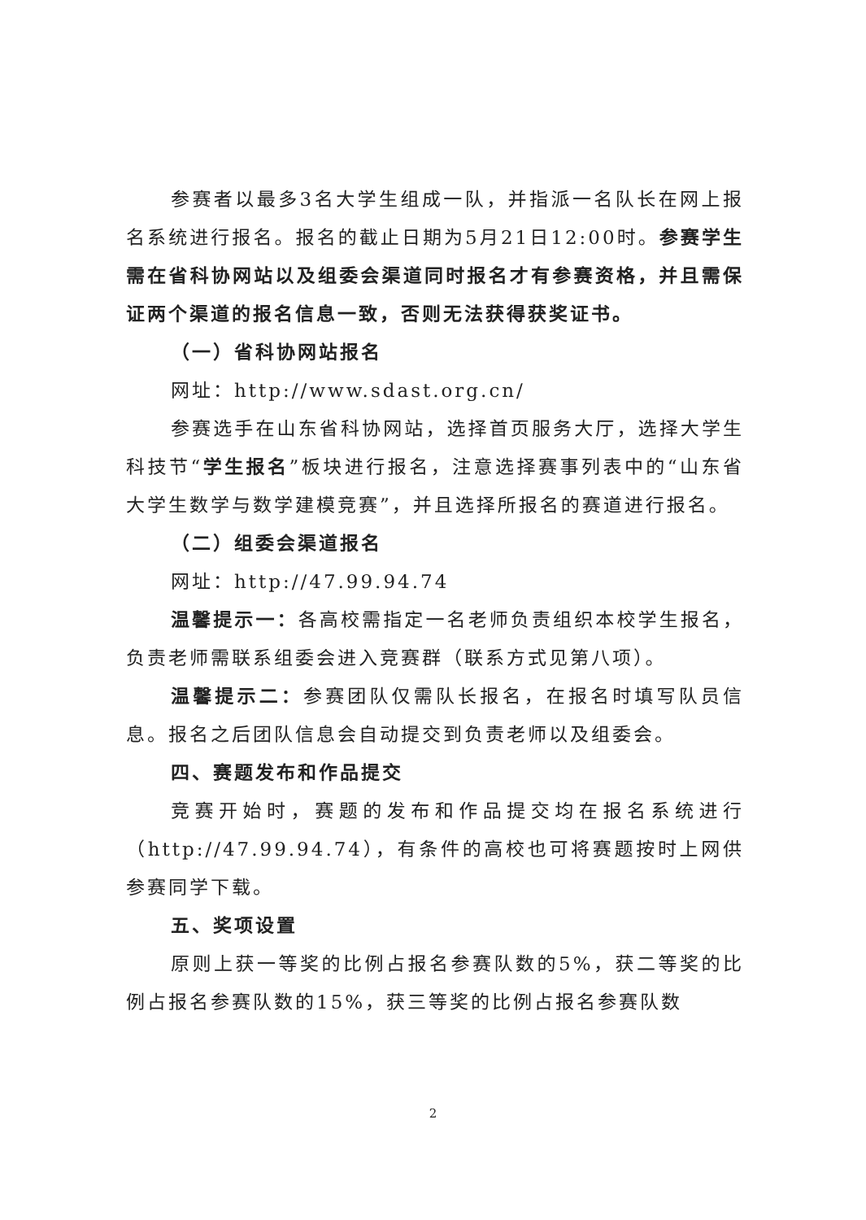参赛者以最多3名大学生组成一队，并指派一名队长在网上报名系统进行报名。报名的截止日期为5月21日12:00时。参赛学生需在省科协网站以及组委会渠道同时报名才有参赛资格，并且需保证两个渠道的报名信息一致，否则无法获得获奖证书。
（一）省科协网站报名
网址：http://www.sdast.org.cn/
参赛选手在山东省科协网站，选择首页服务大厅，选择大学生科技节“学生报名”板块进行报名，注意选择赛事列表中的“山东省大学生数学与数学建模竞赛”，并且选择所报名的赛道进行报名。
（二）组委会渠道报名
网址：http://47.99.94.74
温馨提示一：各高校需指定一名老师负责组织本校学生报名，负责老师需联系组委会进入竞赛群（联系方式见第八项）。
温馨提示二：参赛团队仅需队长报名，在报名时填写队员信息。报名之后团队信息会自动提交到负责老师以及组委会。
四、赛题发布和作品提交
竞赛开始时，赛题的发布和作品提交均在报名系统进行（http://47.99.94.74），有条件的高校也可将赛题按时上网供参赛同学下载。
五、奖项设置
原则上获一等奖的比例占报名参赛队数的5%，获二等奖的比例占报名参赛队数的15%，获三等奖的比例占报名参赛队数
2